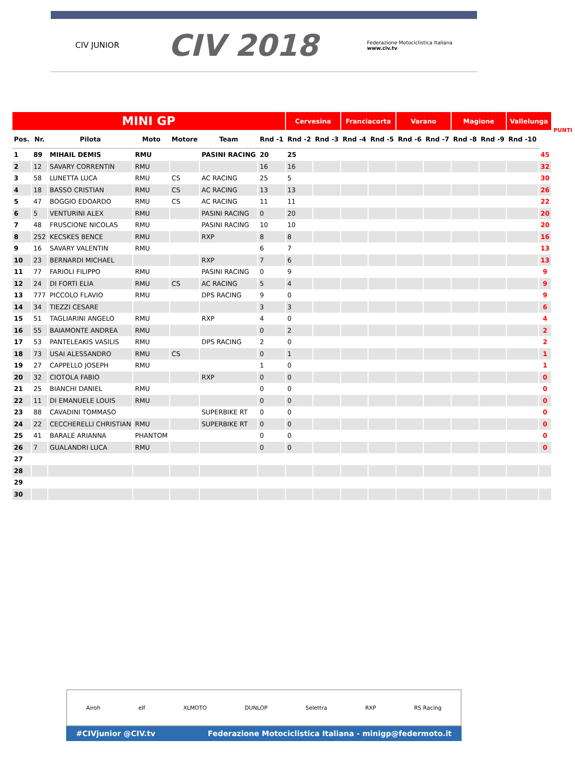CIV JUNIOR
CIV 2018
Federazione Motociclistica Italiana
www.civ.tv
| MINI GP | | | | | | | Cervesina | | Franciacorta | | Varano | | Magione | | Vallelunga | | PUNTI |
| --- | --- | --- | --- | --- | --- | --- | --- | --- | --- | --- | --- | --- | --- | --- | --- | --- | --- |
| Pos. | Nr. | Pilota | Moto | Motore | Team | Rnd -1 | Rnd -2 | Rnd -3 | Rnd -4 | Rnd -5 | Rnd -6 | Rnd -7 | Rnd -8 | Rnd -9 | Rnd -10 | | |
| 1 | 89 | MIHAIL DEMIS | RMU | | PASINI RACING | 20 | 25 | | | | | | | | | 45 | |
| 2 | 12 | SAVARY CORRENTIN | RMU | | | 16 | 16 | | | | | | | | | 32 | |
| 3 | 58 | LUNETTA LUCA | RMU | CS | AC RACING | 25 | 5 | | | | | | | | | 30 | |
| 4 | 18 | BASSO CRISTIAN | RMU | CS | AC RACING | 13 | 13 | | | | | | | | | 26 | |
| 5 | 47 | BOGGIO EDOARDO | RMU | CS | AC RACING | 11 | 11 | | | | | | | | | 22 | |
| 6 | 5 | VENTURINI ALEX | RMU | | PASINI RACING | 0 | 20 | | | | | | | | | 20 | |
| 7 | 48 | FRUSCIONE NICOLAS | RMU | | PASINI RACING | 10 | 10 | | | | | | | | | 20 | |
| 8 | 252 | KECSKES BENCE | RMU | | RXP | 8 | 8 | | | | | | | | | 16 | |
| 9 | 16 | SAVARY VALENTIN | RMU | | | 6 | 7 | | | | | | | | | 13 | |
| 10 | 23 | BERNARDI MICHAEL | | | RXP | 7 | 6 | | | | | | | | | 13 | |
| 11 | 77 | FARIOLI FILIPPO | RMU | | PASINI RACING | 0 | 9 | | | | | | | | | 9 | |
| 12 | 24 | DI FORTI ELIA | RMU | CS | AC RACING | 5 | 4 | | | | | | | | | 9 | |
| 13 | 777 | PICCOLO FLAVIO | RMU | | DPS RACING | 9 | 0 | | | | | | | | | 9 | |
| 14 | 34 | TIEZZI CESARE | | | | 3 | 3 | | | | | | | | | 6 | |
| 15 | 51 | TAGLIARINI ANGELO | RMU | | RXP | 4 | 0 | | | | | | | | | 4 | |
| 16 | 55 | BAIAMONTE ANDREA | RMU | | | 0 | 2 | | | | | | | | | 2 | |
| 17 | 53 | PANTELEAKIS VASILIS | RMU | | DPS RACING | 2 | 0 | | | | | | | | | 2 | |
| 18 | 73 | USAI ALESSANDRO | RMU | CS | | 0 | 1 | | | | | | | | | 1 | |
| 19 | 27 | CAPPELLO JOSEPH | RMU | | | 1 | 0 | | | | | | | | | 1 | |
| 20 | 32 | CIOTOLA FABIO | | | RXP | 0 | 0 | | | | | | | | | 0 | |
| 21 | 25 | BIANCHI DANIEL | RMU | | | 0 | 0 | | | | | | | | | 0 | |
| 22 | 11 | DI EMANUELE LOUIS | RMU | | | 0 | 0 | | | | | | | | | 0 | |
| 23 | 88 | CAVADINI TOMMASO | | | SUPERBIKE RT | 0 | 0 | | | | | | | | | 0 | |
| 24 | 22 | CECCHERELLI CHRISTIAN | RMU | | SUPERBIKE RT | 0 | 0 | | | | | | | | | 0 | |
| 25 | 41 | BARALE ARIANNA | PHANTOM | | | 0 | 0 | | | | | | | | | 0 | |
| 26 | 7 | GUALANDRI LUCA | RMU | | | 0 | 0 | | | | | | | | | 0 | |
| 27 | | | | | | | | | | | | | | | | | |
| 28 | | | | | | | | | | | | | | | | | |
| 29 | | | | | | | | | | | | | | | | | |
| 30 | | | | | | | | | | | | | | | | | |
Airoh elf XLMOTO DUNLOP Selettra RXP RS Racing
#CIVjunior @CIV.tv Federazione Motociclistica Italiana - minigp@federmoto.it